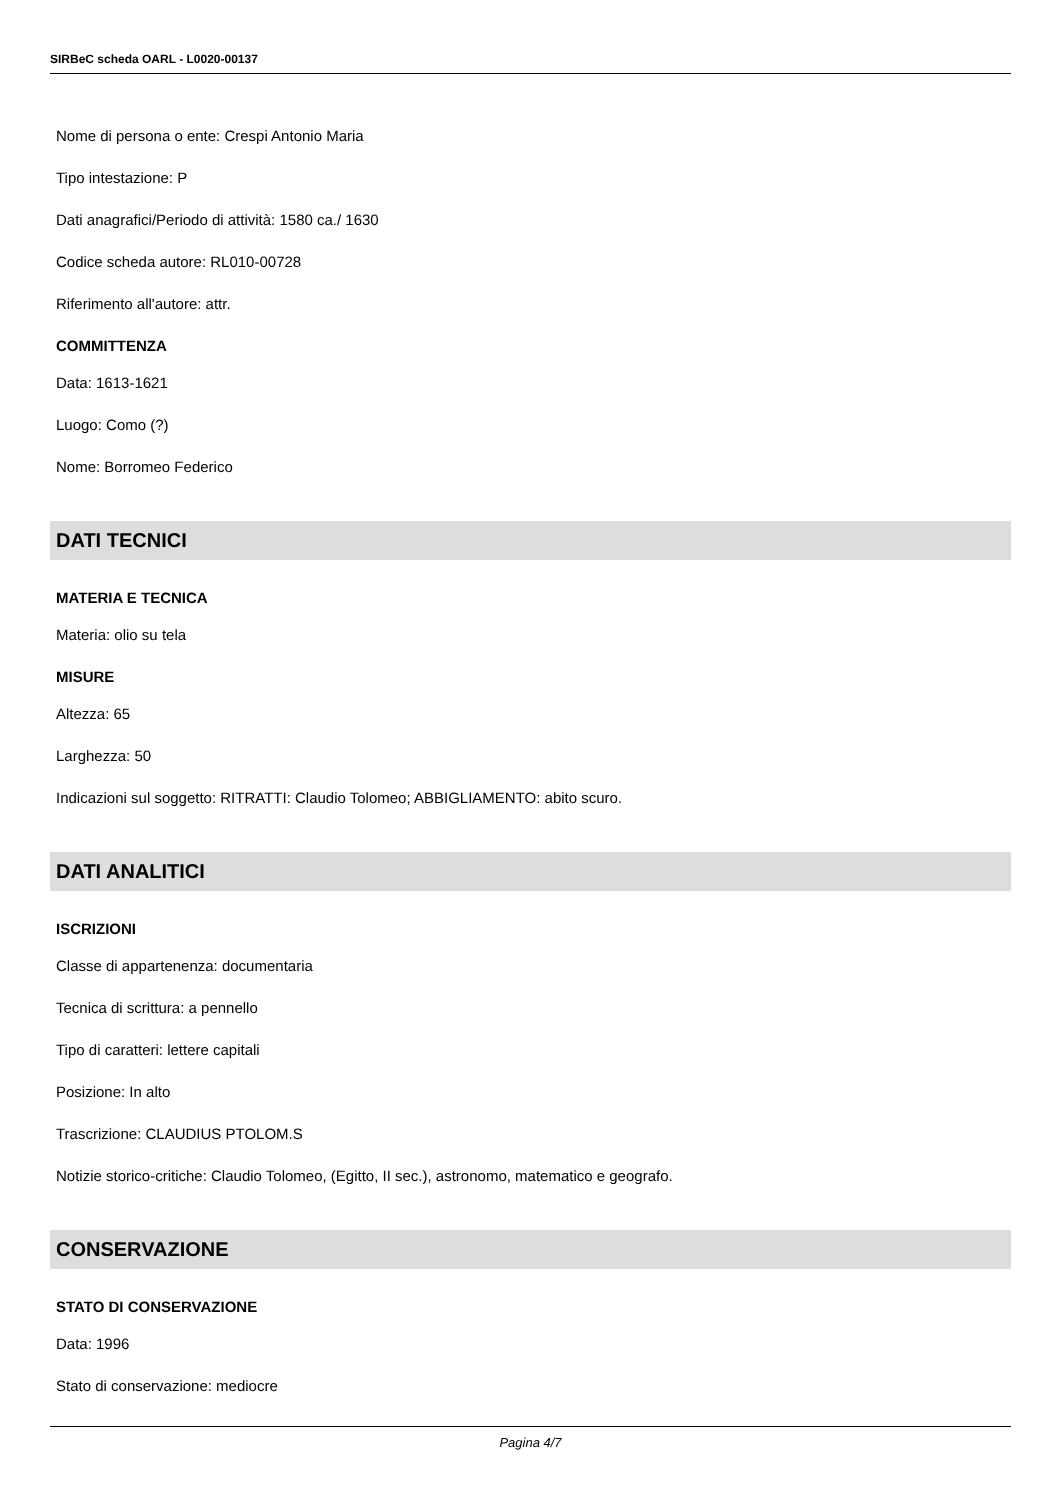SIRBeC scheda OARL - L0020-00137
Nome di persona o ente: Crespi Antonio Maria
Tipo intestazione: P
Dati anagrafici/Periodo di attività: 1580 ca./ 1630
Codice scheda autore: RL010-00728
Riferimento all'autore: attr.
COMMITTENZA
Data: 1613-1621
Luogo: Como (?)
Nome: Borromeo Federico
DATI TECNICI
MATERIA E TECNICA
Materia: olio su tela
MISURE
Altezza: 65
Larghezza: 50
Indicazioni sul soggetto: RITRATTI: Claudio Tolomeo; ABBIGLIAMENTO: abito scuro.
DATI ANALITICI
ISCRIZIONI
Classe di appartenenza: documentaria
Tecnica di scrittura: a pennello
Tipo di caratteri: lettere capitali
Posizione: In alto
Trascrizione: CLAUDIUS PTOLOM.S
Notizie storico-critiche: Claudio Tolomeo, (Egitto, II sec.), astronomo, matematico e geografo.
CONSERVAZIONE
STATO DI CONSERVAZIONE
Data: 1996
Stato di conservazione: mediocre
Pagina 4/7